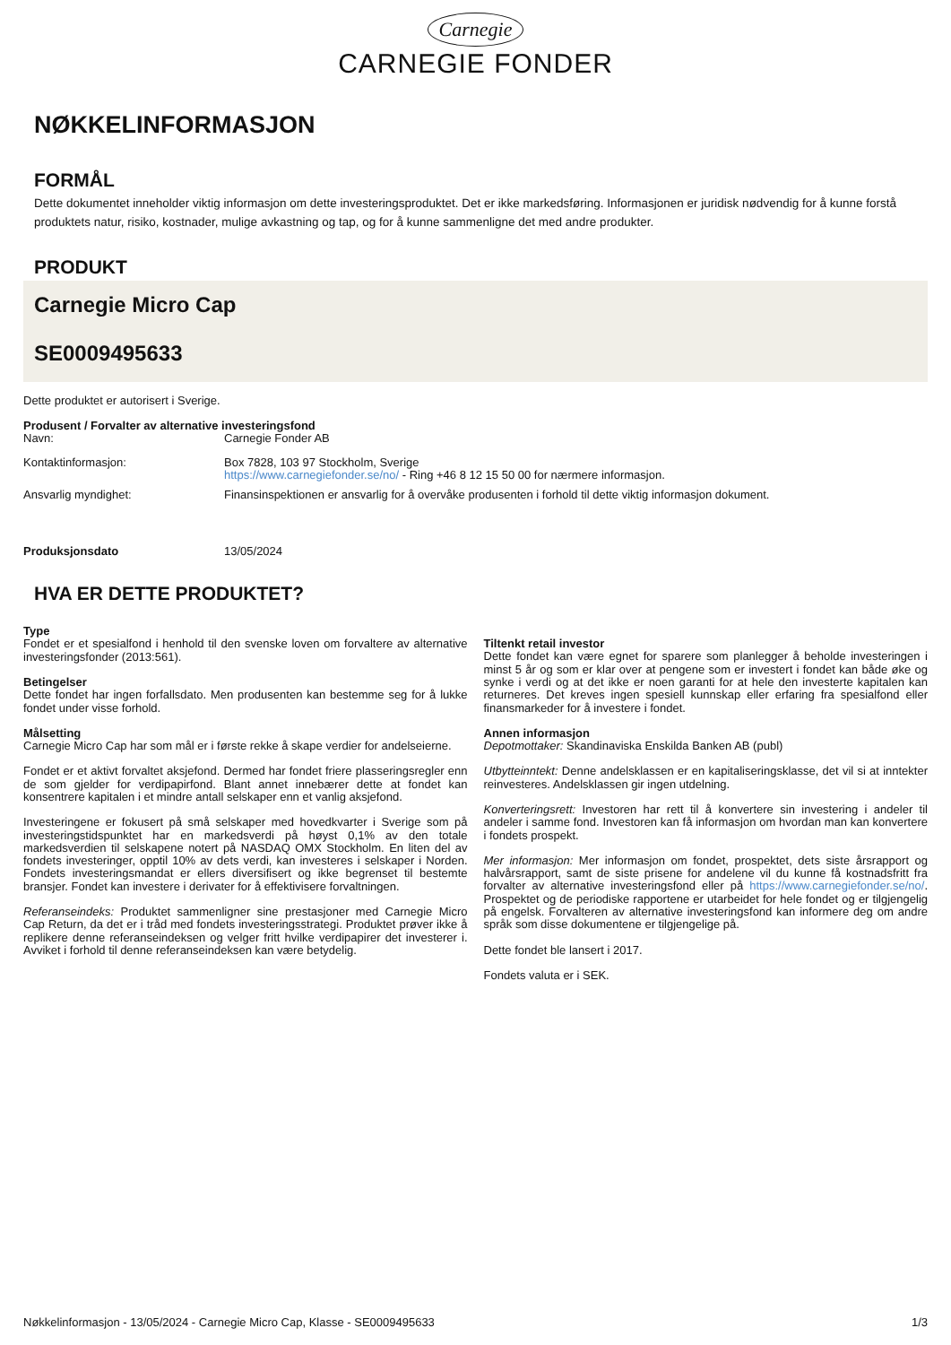Carnegie
CARNEGIE FONDER
NØKKELINFORMASJON
FORMÅL
Dette dokumentet inneholder viktig informasjon om dette investeringsproduktet. Det er ikke markedsføring. Informasjonen er juridisk nødvendig for å kunne forstå produktets natur, risiko, kostnader, mulige avkastning og tap, og for å kunne sammenligne det med andre produkter.
PRODUKT
Carnegie Micro Cap
SE0009495633
Dette produktet er autorisert i Sverige.
Produsent / Forvalter av alternative investeringsfond
Navn: Carnegie Fonder AB
Kontaktinformasjon: Box 7828, 103 97 Stockholm, Sverige
https://www.carnegiefonder.se/no/ - Ring +46 8 12 15 50 00 for nærmere informasjon.
Ansvarlig myndighet: Finansinspektionen er ansvarlig for å overvåke produsenten i forhold til dette viktig informasjon dokument.
Produksjonsdato 13/05/2024
HVA ER DETTE PRODUKTET?
Type
Fondet er et spesialfond i henhold til den svenske loven om forvaltere av alternative investeringsfonder (2013:561).
Betingelser
Dette fondet har ingen forfallsdato. Men produsenten kan bestemme seg for å lukke fondet under visse forhold.
Målsetting
Carnegie Micro Cap har som mål er i første rekke å skape verdier for andelseierne.
Fondet er et aktivt forvaltet aksjefond. Dermed har fondet friere plasseringsregler enn de som gjelder for verdipapirfond. Blant annet innebærer dette at fondet kan konsentrere kapitalen i et mindre antall selskaper enn et vanlig aksjefond.
Investeringene er fokusert på små selskaper med hovedkvarter i Sverige som på investeringstidspunktet har en markedsverdi på høyst 0,1% av den totale markedsverdien til selskapene notert på NASDAQ OMX Stockholm. En liten del av fondets investeringer, opptil 10% av dets verdi, kan investeres i selskaper i Norden. Fondets investeringsmandat er ellers diversifisert og ikke begrenset til bestemte bransjer. Fondet kan investere i derivater for å effektivisere forvaltningen.
Referanseindeks: Produktet sammenligner sine prestasjoner med Carnegie Micro Cap Return, da det er i tråd med fondets investeringsstrategi. Produktet prøver ikke å replikere denne referanseindeksen og velger fritt hvilke verdipapirer det investerer i. Avviket i forhold til denne referanseindeksen kan være betydelig.
Tiltenkt retail investor
Dette fondet kan være egnet for sparere som planlegger å beholde investeringen i minst 5 år og som er klar over at pengene som er investert i fondet kan både øke og synke i verdi og at det ikke er noen garanti for at hele den investerte kapitalen kan returneres. Det kreves ingen spesiell kunnskap eller erfaring fra spesialfond eller finansmarkeder for å investere i fondet.
Annen informasjon
Depotmottaker: Skandinaviska Enskilda Banken AB (publ)
Utbytteinntekt: Denne andelsklassen er en kapitaliseringsklasse, det vil si at inntekter reinvesteres. Andelsklassen gir ingen utdelning.
Konverteringsrett: Investoren har rett til å konvertere sin investering i andeler til andeler i samme fond. Investoren kan få informasjon om hvordan man kan konvertere i fondets prospekt.
Mer informasjon: Mer informasjon om fondet, prospektet, dets siste årsrapport og halvårsrapport, samt de siste prisene for andelene vil du kunne få kostnadsfritt fra forvalter av alternative investeringsfond eller på https://www.carnegiefonder.se/no/. Prospektet og de periodiske rapportene er utarbeidet for hele fondet og er tilgjengelig på engelsk. Forvalteren av alternative investeringsfond kan informere deg om andre språk som disse dokumentene er tilgjengelige på.
Dette fondet ble lansert i 2017.
Fondets valuta er i SEK.
Nøkkelinformasjon - 13/05/2024 - Carnegie Micro Cap, Klasse - SE0009495633 1/3